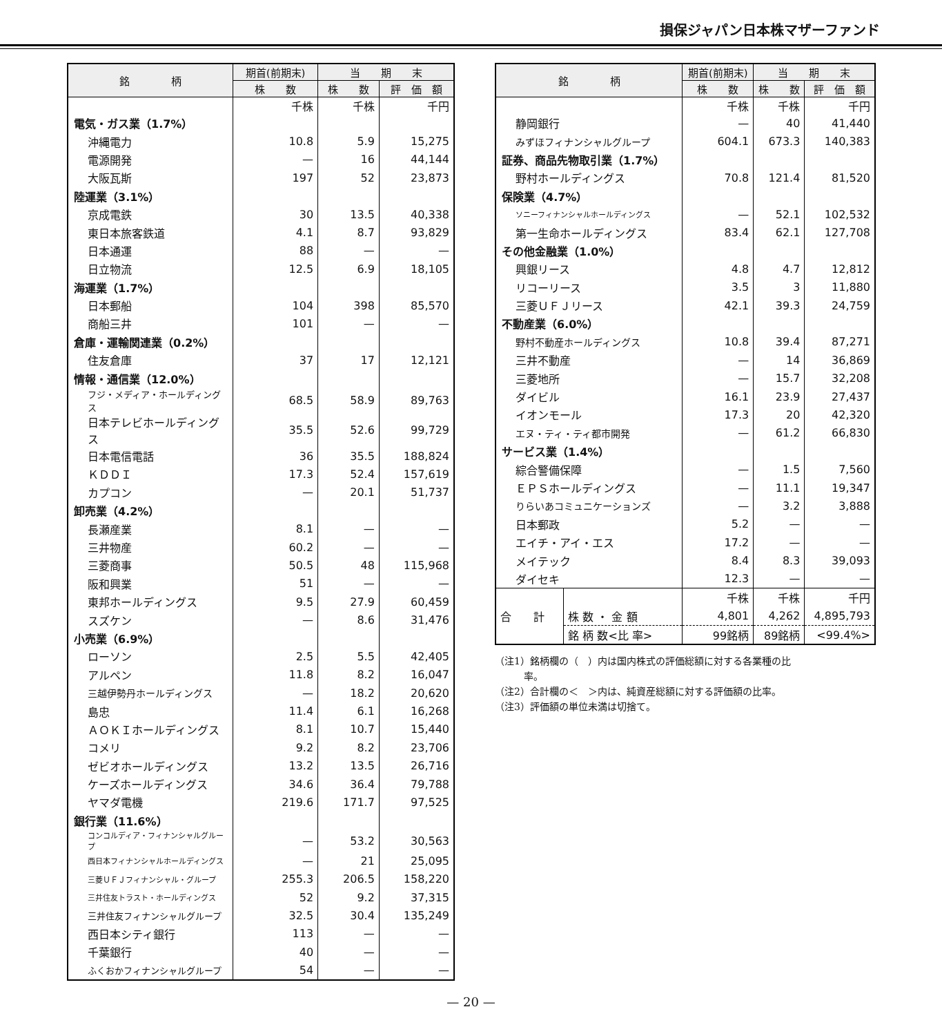損保ジャパン日本株マザーファンド
| 銘 柄 | 期首(前期末) | 当 期 末 | |
| --- | --- | --- | --- |
| | 株 数 | 株 数 | 評 価 額 |
| | 千株 | 千株 | 千円 |
| 電気・ガス業（1.7%） | | | |
| 沖縄電力 | 10.8 | 5.9 | 15,275 |
| 電源開発 | — | 16 | 44,144 |
| 大阪瓦斯 | 197 | 52 | 23,873 |
| 陸運業（3.1%） | | | |
| 京成電鉄 | 30 | 13.5 | 40,338 |
| 東日本旅客鉄道 | 4.1 | 8.7 | 93,829 |
| 日本通運 | 88 | — | — |
| 日立物流 | 12.5 | 6.9 | 18,105 |
| 海運業（1.7%） | | | |
| 日本郵船 | 104 | 398 | 85,570 |
| 商船三井 | 101 | — | — |
| 倉庫・運輸関連業（0.2%） | | | |
| 住友倉庫 | 37 | 17 | 12,121 |
| 情報・通信業（12.0%） | | | |
| フジ・メディア・ホールディングス | 68.5 | 58.9 | 89,763 |
| 日本テレビホールディングス | 35.5 | 52.6 | 99,729 |
| 日本電信電話 | 36 | 35.5 | 188,824 |
| ＫＤＤＩ | 17.3 | 52.4 | 157,619 |
| カプコン | — | 20.1 | 51,737 |
| 卸売業（4.2%） | | | |
| 長瀬産業 | 8.1 | — | — |
| 三井物産 | 60.2 | — | — |
| 三菱商事 | 50.5 | 48 | 115,968 |
| 阪和興業 | 51 | — | — |
| 東邦ホールディングス | 9.5 | 27.9 | 60,459 |
| スズケン | — | 8.6 | 31,476 |
| 小売業（6.9%） | | | |
| ローソン | 2.5 | 5.5 | 42,405 |
| アルペン | 11.8 | 8.2 | 16,047 |
| 三越伊勢丹ホールディングス | — | 18.2 | 20,620 |
| 島忠 | 11.4 | 6.1 | 16,268 |
| ＡＯＫＩホールディングス | 8.1 | 10.7 | 15,440 |
| コメリ | 9.2 | 8.2 | 23,706 |
| ゼビオホールディングス | 13.2 | 13.5 | 26,716 |
| ケーズホールディングス | 34.6 | 36.4 | 79,788 |
| ヤマダ電機 | 219.6 | 171.7 | 97,525 |
| 銀行業（11.6%） | | | |
| コンコルディア・フィナンシャルグループ | — | 53.2 | 30,563 |
| 西日本フィナンシャルホールディングス | — | 21 | 25,095 |
| 三菱ＵＦＪフィナンシャル・グループ | 255.3 | 206.5 | 158,220 |
| 三井住友トラスト・ホールディングス | 52 | 9.2 | 37,315 |
| 三井住友フィナンシャルグループ | 32.5 | 30.4 | 135,249 |
| 西日本シティ銀行 | 113 | — | — |
| 千葉銀行 | 40 | — | — |
| ふくおかフィナンシャルグループ | 54 | — | — |
| 銘 柄 | | 期首(前期末) | 当 期 末 | |
| --- | --- | --- | --- | --- |
| | | 株 数 | 株 数 | 評 価 額 |
| | | 千株 | 千株 | 千円 |
| 静岡銀行 | | — | 40 | 41,440 |
| みずほフィナンシャルグループ | | 604.1 | 673.3 | 140,383 |
| 証券、商品先物取引業（1.7%） | | | | |
| 野村ホールディングス | | 70.8 | 121.4 | 81,520 |
| 保険業（4.7%） | | | | |
| ソニーフィナンシャルホールディングス | | — | 52.1 | 102,532 |
| 第一生命ホールディングス | | 83.4 | 62.1 | 127,708 |
| その他金融業（1.0%） | | | | |
| 興銀リース | | 4.8 | 4.7 | 12,812 |
| リコーリース | | 3.5 | 3 | 11,880 |
| 三菱ＵＦＪリース | | 42.1 | 39.3 | 24,759 |
| 不動産業（6.0%） | | | | |
| 野村不動産ホールディングス | | 10.8 | 39.4 | 87,271 |
| 三井不動産 | | — | 14 | 36,869 |
| 三菱地所 | | — | 15.7 | 32,208 |
| ダイビル | | 16.1 | 23.9 | 27,437 |
| イオンモール | | 17.3 | 20 | 42,320 |
| エヌ・ティ・ティ都市開発 | | — | 61.2 | 66,830 |
| サービス業（1.4%） | | | | |
| 綜合警備保障 | | — | 1.5 | 7,560 |
| ＥＰＳホールディングス | | — | 11.1 | 19,347 |
| りらいあコミュニケーションズ | | — | 3.2 | 3,888 |
| 日本郵政 | | 5.2 | — | — |
| エイチ・アイ・エス | | 17.2 | — | — |
| メイテック | | 8.4 | 8.3 | 39,093 |
| ダイセキ | | 12.3 | — | — |
| 合 計 | | 千株 | 千株 | 千円 |
| | 株 数 ・ 金 額 | 4,801 | 4,262 | 4,895,793 |
| | 銘 柄 数<比 率> | 99銘柄 | 89銘柄 | <99.4%> |
（注1）銘柄欄の（　）内は国内株式の評価総額に対する各業種の比
　　　率。
（注2）合計欄の＜　＞内は、純資産総額に対する評価額の比率。
（注3）評価額の単位未満は切捨て。
— 20 —